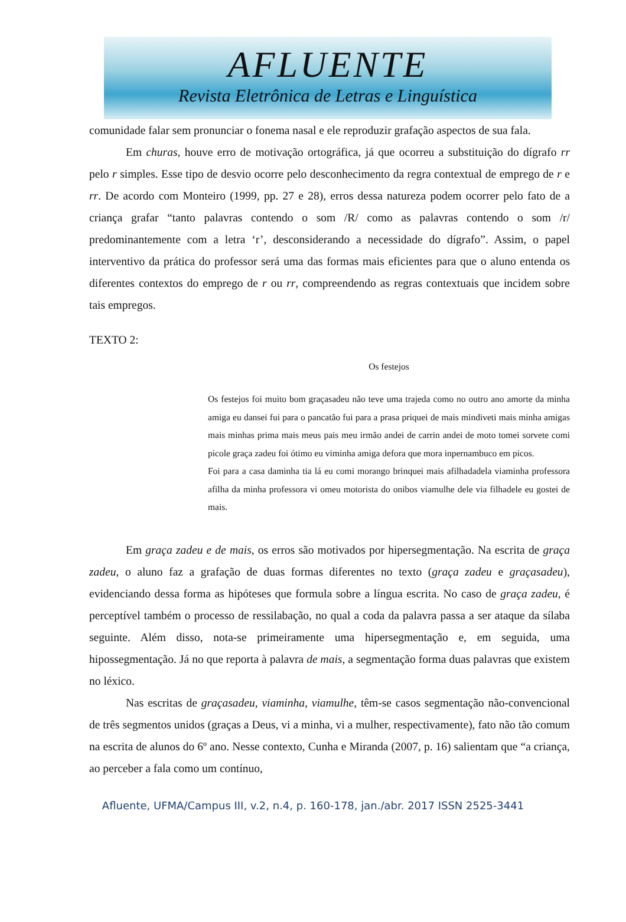AFLUENTE
Revista Eletrônica de Letras e Linguística
comunidade falar sem pronunciar o fonema nasal e ele reproduzir grafação aspectos de sua fala.
Em churas, houve erro de motivação ortográfica, já que ocorreu a substituição do dígrafo rr pelo r simples. Esse tipo de desvio ocorre pelo desconhecimento da regra contextual de emprego de r e rr. De acordo com Monteiro (1999, pp. 27 e 28), erros dessa natureza podem ocorrer pelo fato de a criança grafar “tanto palavras contendo o som /R/ como as palavras contendo o som /r/ predominantemente com a letra ‘r’, desconsiderando a necessidade do dígrafo”. Assim, o papel interventivo da prática do professor será uma das formas mais eficientes para que o aluno entenda os diferentes contextos do emprego de r ou rr, compreendendo as regras contextuais que incidem sobre tais empregos.
TEXTO 2:
Os festejos
Os festejos foi muito bom graçasadeu não teve uma trajeda como no outro ano amorte da minha amiga eu dansei fui para o pancatão fui para a prasa priquei de mais mindiveti mais minha amigas mais minhas prima mais meus pais meu irmão andei de carrin andei de moto tomei sorvete comi picole graça zadeu foi ótimo eu viminha amiga defora que mora inpernambuco em picos.
Foi para a casa daminha tia lá eu comi morango brinquei mais afilhadadela viaminha professora afilha da minha professora vi omeu motorista do onibos viamulhe dele via filhadele eu gostei de mais.
Em graça zadeu e de mais, os erros são motivados por hipersegmentação. Na escrita de graça zadeu, o aluno faz a grafação de duas formas diferentes no texto (graça zadeu e graçasadeu), evidenciando dessa forma as hipóteses que formula sobre a língua escrita. No caso de graça zadeu, é perceptível também o processo de ressilabação, no qual a coda da palavra passa a ser ataque da sílaba seguinte. Além disso, nota-se primeiramente uma hipersegmentação e, em seguida, uma hipossegmentação. Já no que reporta à palavra de mais, a segmentação forma duas palavras que existem no léxico.
Nas escritas de graçasadeu, viaminha, viamulhe, têm-se casos segmentação não-convencional de três segmentos unidos (graças a Deus, vi a minha, vi a mulher, respectivamente), fato não tão comum na escrita de alunos do 6º ano. Nesse contexto, Cunha e Miranda (2007, p. 16) salientam que “a criança, ao perceber a fala como um contínuo,
Afluente, UFMA/Campus III, v.2, n.4, p. 160-178, jan./abr. 2017 ISSN 2525-3441